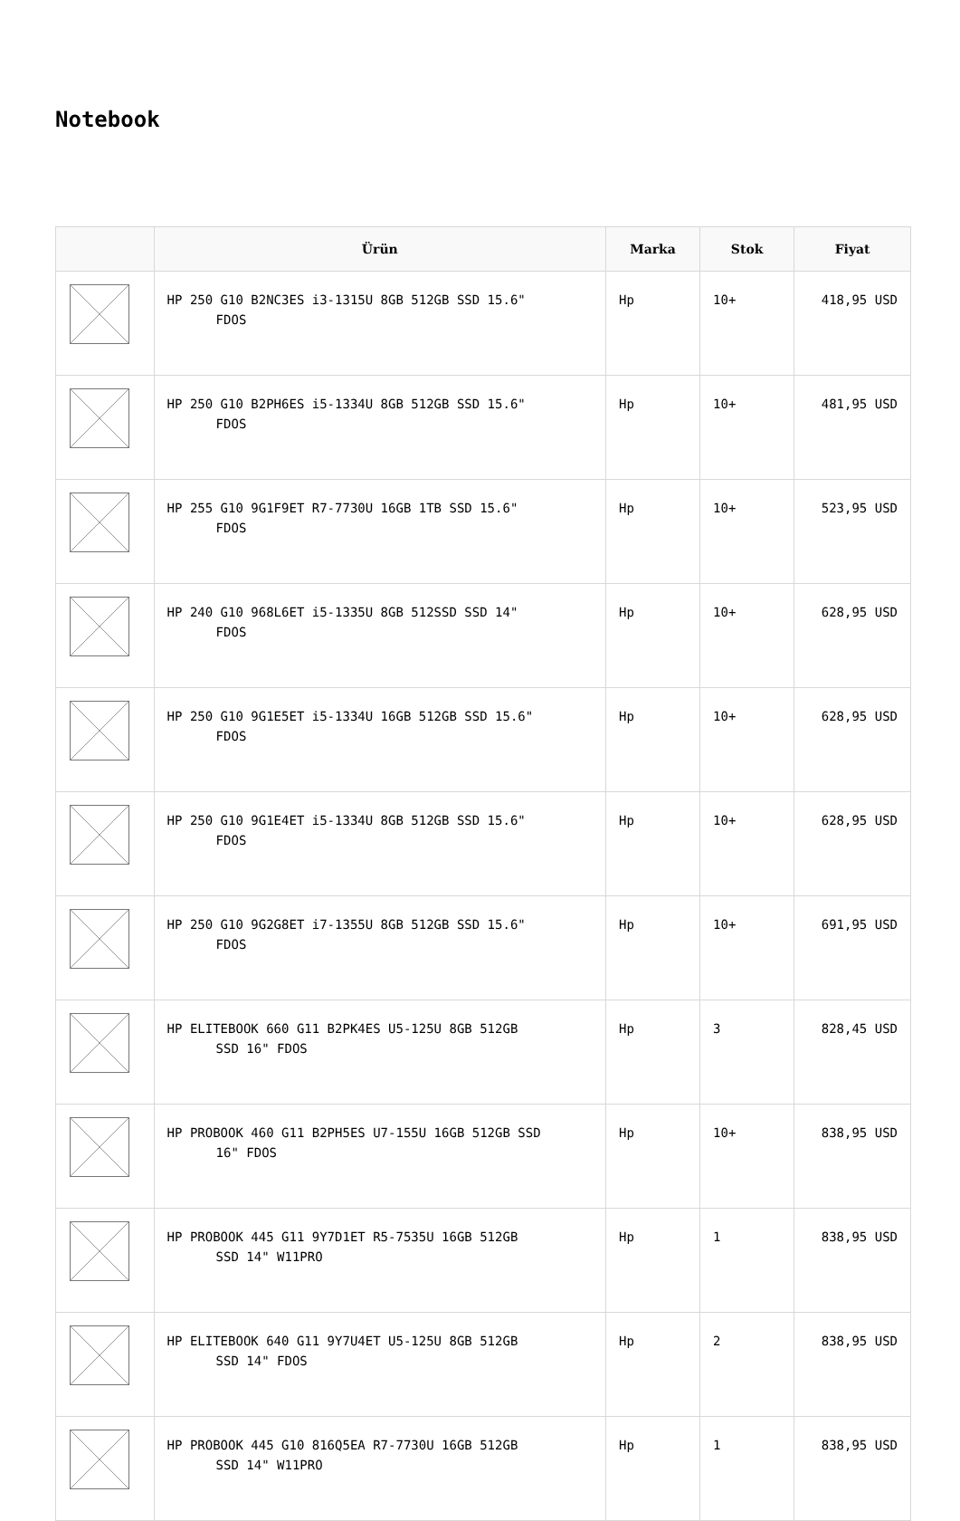Notebook
| | Ürün | Marka | Stok | Fiyat |
| --- | --- | --- | --- | --- |
| | HP 250 G10 B2NC3ES i3-1315U 8GB 512GB SSD 15.6" FDOS | Hp | 10+ | 418,95 USD |
| | HP 250 G10 B2PH6ES i5-1334U 8GB 512GB SSD 15.6" FDOS | Hp | 10+ | 481,95 USD |
| | HP 255 G10 9G1F9ET R7-7730U 16GB 1TB SSD 15.6" FDOS | Hp | 10+ | 523,95 USD |
| | HP 240 G10 968L6ET i5-1335U 8GB 512SSD SSD 14" FDOS | Hp | 10+ | 628,95 USD |
| | HP 250 G10 9G1E5ET i5-1334U 16GB 512GB SSD 15.6" FDOS | Hp | 10+ | 628,95 USD |
| | HP 250 G10 9G1E4ET i5-1334U 8GB 512GB SSD 15.6" FDOS | Hp | 10+ | 628,95 USD |
| | HP 250 G10 9G2G8ET i7-1355U 8GB 512GB SSD 15.6" FDOS | Hp | 10+ | 691,95 USD |
| | HP ELITEBOOK 660 G11 B2PK4ES U5-125U 8GB 512GB SSD 16" FDOS | Hp | 3 | 828,45 USD |
| | HP PROBOOK 460 G11 B2PH5ES U7-155U 16GB 512GB SSD 16" FDOS | Hp | 10+ | 838,95 USD |
| | HP PROBOOK 445 G11 9Y7D1ET R5-7535U 16GB 512GB SSD 14" W11PRO | Hp | 1 | 838,95 USD |
| | HP ELITEBOOK 640 G11 9Y7U4ET U5-125U 8GB 512GB SSD 14" FDOS | Hp | 2 | 838,95 USD |
| | HP PROBOOK 445 G10 816Q5EA R7-7730U 16GB 512GB SSD 14" W11PRO | Hp | 1 | 838,95 USD |